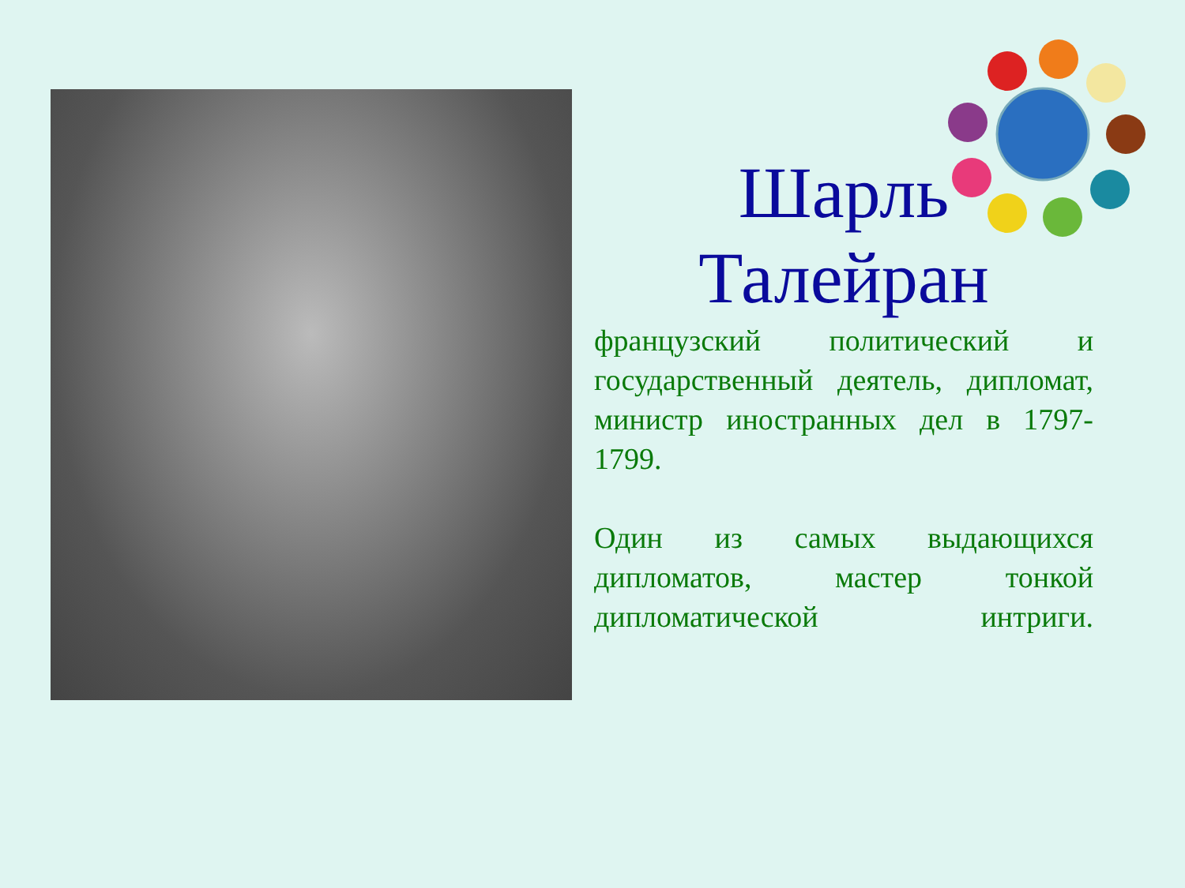Шарль
Талейран
французский политический и государственный деятель, дипломат, министр иностранных дел в 1797-1799.
Один из самых выдающихся дипломатов, мастер тонкой дипломатической интриги.